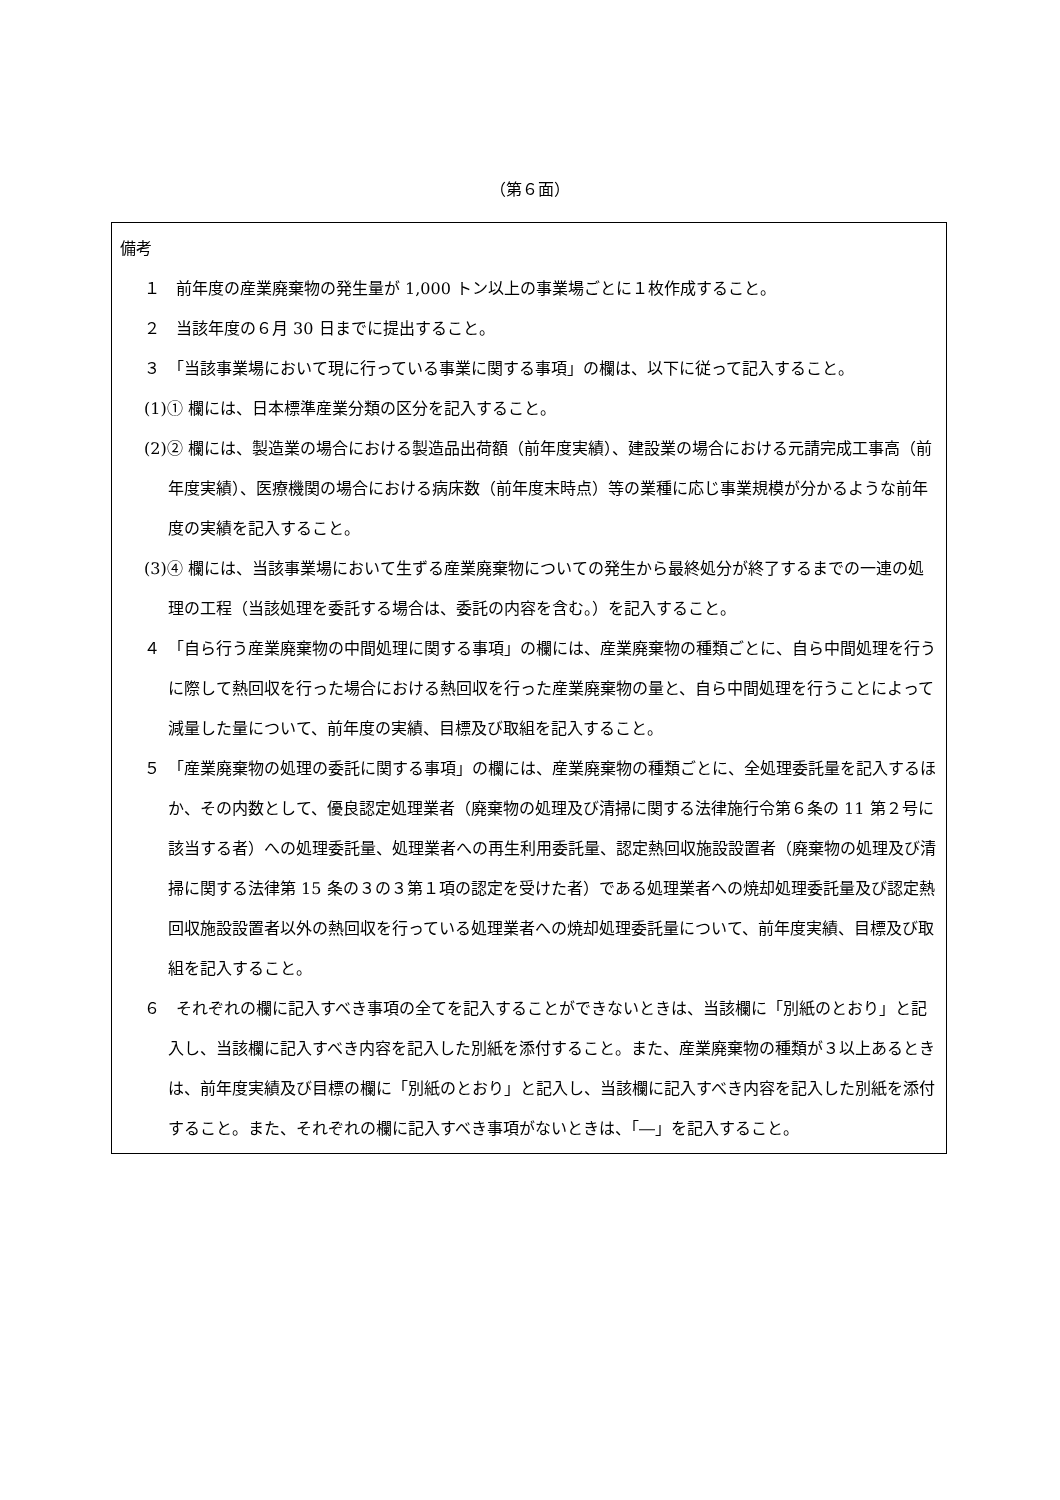（第６面）
備考
１　前年度の産業廃棄物の発生量が 1,000 トン以上の事業場ごとに１枚作成すること。
２　当該年度の６月 30 日までに提出すること。
３　「当該事業場において現に行っている事業に関する事項」の欄は、以下に従って記入すること。
(1)① 欄には、日本標準産業分類の区分を記入すること。
(2)② 欄には、製造業の場合における製造品出荷額（前年度実績）、建設業の場合における元請完成工事高（前年度実績）、医療機関の場合における病床数（前年度末時点）等の業種に応じ事業規模が分かるような前年度の実績を記入すること。
(3)④ 欄には、当該事業場において生ずる産業廃棄物についての発生から最終処分が終了するまでの一連の処理の工程（当該処理を委託する場合は、委託の内容を含む。）を記入すること。
４　「自ら行う産業廃棄物の中間処理に関する事項」の欄には、産業廃棄物の種類ごとに、自ら中間処理を行うに際して熱回収を行った場合における熱回収を行った産業廃棄物の量と、自ら中間処理を行うことによって減量した量について、前年度の実績、目標及び取組を記入すること。
５　「産業廃棄物の処理の委託に関する事項」の欄には、産業廃棄物の種類ごとに、全処理委託量を記入するほか、その内数として、優良認定処理業者（廃棄物の処理及び清掃に関する法律施行令第６条の 11 第２号に該当する者）への処理委託量、処理業者への再生利用委託量、認定熱回収施設設置者（廃棄物の処理及び清掃に関する法律第 15 条の３の３第１項の認定を受けた者）である処理業者への焼却処理委託量及び認定熱回収施設設置者以外の熱回収を行っている処理業者への焼却処理委託量について、前年度実績、目標及び取組を記入すること。
６　それぞれの欄に記入すべき事項の全てを記入することができないときは、当該欄に「別紙のとおり」と記入し、当該欄に記入すべき内容を記入した別紙を添付すること。また、産業廃棄物の種類が３以上あるときは、前年度実績及び目標の欄に「別紙のとおり」と記入し、当該欄に記入すべき内容を記入した別紙を添付すること。また、それぞれの欄に記入すべき事項がないときは、「―」を記入すること。